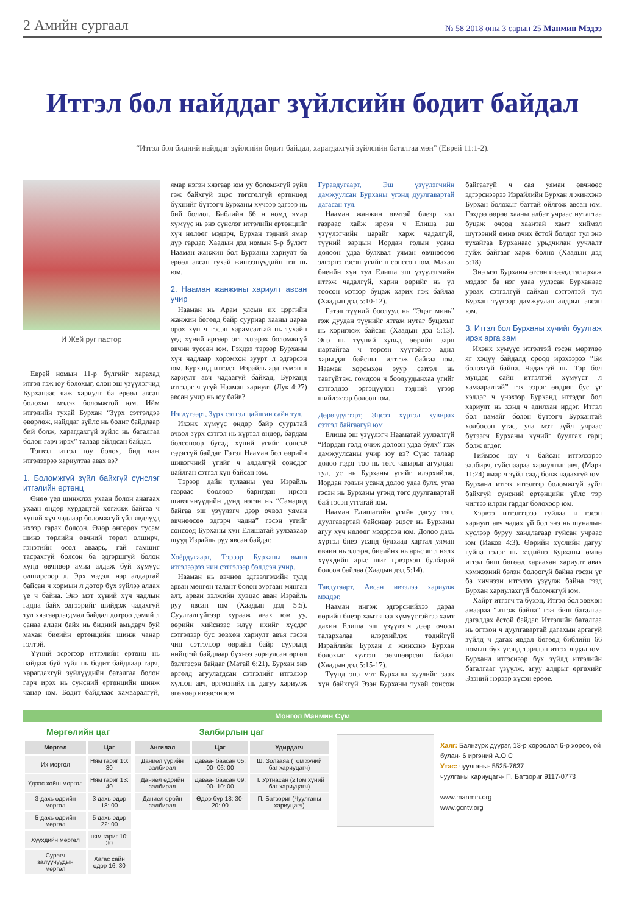2 Амийн сургаал
№ 58 2018 оны 3 сарын 25 Манмин Мэдээ
Итгэл бол найддаг зүйлсийн бодит байдал
“Итгэл бол бидний найддаг зүйлсийн бодит байдал, харагдахгүй зүйлсийн баталгаа мөн” (Еврей 11:1-2).
И Жей руг пастор
Еврей номын 11-р бүлгийг харахад итгэл гэж юу болохыг, олон эш үзүүлэгчид Бурханаас яаж хариулт ба ерөөл авсан болохыг мэдэх боломжтой юм. Ийм итгэлийн тухай Бурхан “Зүрх сэтгэлдээ өвөрлөж, найддаг зүйлс нь бодит байдлаар бий болж, харагдахгүй зүйлс нь баталгаа болон гарч ирэх” талаар айлдсан байдаг.
Тэгвэл итгэл юу болох, бид яаж итгэлээрээ хариултаа авах вэ?
1. Боломжгүй зүйл байхгүй сүнслэг итгэлийн ертөнц
Өнөө үед шинжлэх ухаан болон анагаах ухаан өндөр хурдацтай хөгжиж байгаа ч хүний хүч чадлаар боломжгүй үйл явдлууд ихээр гарах болсон. Өдөр өнгөрөх тусам шинэ төрлийн өвчний төрөл олширч, гэнэтийн осол аваарь, гай гамшиг тасрахгүй болсон ба эдгэршгүй болон хүнд өвчнөөр амиа алдаж буй хүмүүс олширсоор л. Эрх мэдэл, нэр алдартай байсан ч хормын л дотор бүх зүйлээ алдах үе ч байна. Энэ мэт хүний хүч чадлын гадна байх эдгээрийг шийдэж чадахгүй тул хязгаарлагдмал байдал дотроо дэмий л санаа алдан байх нь бидний амьдарч буй махан биеийн ертөнцийн шинж чанар гэлтэй.
Үүний эсрэгээр итгэлийн ертөнц нь найдаж буй зүйл нь бодит байдлаар гарч, харагдахгүй зүйлүүдийн баталгаа болон гарч ирэх нь сүнсний ертөнцийн шинж чанар юм. Бодит байдлаас хамааралгүй, ямар нэгэн хязгаар юм уу боломжгүй зүйл гэж байхгүй эцэс төгсгөлгүй ертөнцөд бүхнийг бүтээгч Бурханы хүчээр эдгээр нь бий болдог. Библийн 66 н номд ямар хүмүүс нь энэ сүнслэг итгэлийн ертөнцийг хүч нөлөөг мэдэрч, Бурхан тэдний ямар дүр гардаг. Хаадын дэд номын 5-р бүлэгт Нааман жанжин бол Бурханы хариулт ба ерөөл авсан тухай жишээнүүдийн нэг нь юм.
2. Нааман жанжины хариулт авсан учир
Нааман нь Арам улсын их цэргийн жанжин бөгөөд байр сууриар хааны дараа орох хүн ч гэсэн харамсалтай нь тухайн үед хүний аргаар огт эдгэрэх боломжгүй өвчин туссан юм. Гэхдээ тэрээр Бурханы хүч чадлаар хоромхон зуурт л эдгэрсэн юм. Бурханд итгэдэг Израйль ард түмэн ч хариулт авч чадаагүй байхад, Бурханд итгэдэг ч үгүй Нааман хариулт (Лук 4:27) авсан учир нь юу байв?
Нэгдүгээрт, Зүрх сэтгэл цайлган сайн тул.
Ихэнх хүмүүс өндөр байр суурьтай очвол зүрх сэтгэл нь хүртэл өндөр, бардам болсоноор бусад хүний үгийг сонсъё гэдэггүй байдаг. Гэтэл Нааман бол өөрийн шивэгчний үгийг ч алдалгүй сонсдог цайлган сэтгэл хүн байсан юм.
Тэрээр дайн тулааны үед Израйль газраас боолоор баригдан ирсэн шивэгчнүүдийн дунд нэгэн нь “Самарид байгаа эш үзүүлэгч дээр очвол уяман өвчнөөсөө эдгэрч чадна” гэсэн үгийг сонсоод Бурханы хүн Елишатай уулзахаар шууд Израйль руу явсан байдаг.
Хоёрдугаарт, Тэрээр Бурханы өмнө итгэлээрээ чин сэтгэлээр бэлдсэн учир.
Нааман нь өвчнөө эдгээлгэхийн тулд арван мөнгөн талант болон зургаан мянган алт, арван ээлжийн хувцас аван Израйль руу явсан юм (Хаадын дэд 5:5). Суулгалгүйгээр хурааж авах юм уу, өөрийн хийснээс илүү ихийг хүсдэг сэтгэлээр бус зөвхөн хариулт авъя гэсэн чин сэтгэлээр өөрийн байр суурьнд нийцтэй байдлаар бүхнээ зориулсан өргөл бэлтгэсэн байдаг (Матай 6:21). Бурхан энэ өргөлд агуулагдсан сэтгэлийг итгэлээр хүлээн авч, өргөснийх нь дагуу хариулж өгөхөөр ивээсэн юм.
Гуравдугаарт, Эш үзүүлэгчийн дамжуулсан Бурханы үгэнд дуулгавартай дагасан тул.
Нааман жанжин өвчтэй биеэр хол газраас хайж ирсэн ч Елиша эш үзүүлэгчийн царайг харж чадалгүй, түүний зарцын Иордан голын усанд долоон удаа булхвал уяман өвчнөөсөө эдгэрнэ гэсэн үгийг л сонссон юм. Махан биеийн хүн тул Елиша эш үзүүлэгчийн итгэж чадалгүй, харин өөрийг нь үл тоосон мэтээр буцаж харих гэж байлаа (Хаадын дэд 5:10-12).
Гэтэл түүний боолууд нь “Эцэг минь” гэж дуудан түүнийг ятгаж нутаг буцахыг нь хориглож байсан (Хаадын дэд 5:13). Энэ нь түүний хувьд өөрийн зарц нартайгаа ч төрсөн хүүтэйгээ адил харьцдаг байсныг илтгэж байгаа юм. Нааман хоромхон зуур сэтгэл нь тавгүйтэж, гомдсон ч боолуудынхаа үгийг сэтгэлдээ эргэцүүлэн тэдний үгээр шийдэхээр болсон юм.
Дөрөвдүгээрт, Эцсээ хүртэл хувирах сэтгэл байгаагүй юм.
Елиша эш үзүүлэгч Нааматай уулзалгүй “Иордан голд очиж долоон удаа булх” гэж дамжуулсаны учир юу вэ? Сүнс талаар долоо гэдэг тоо нь төгс чанарыг агуулдаг тул, ус нь Бурханы үгийг илэрхийлж, Иордан голын усанд долоо удаа булх, угаа гэсэн нь Бурханы үгэнд төгс дуулгавартай бай гэсэн утгатай юм.
Нааман Елишагийн үгийн дагуу төгс дуулгавартай байснаар эцэст нь Бурханы агуу хүч нөлөөг мэдэрсэн юм. Долоо дахь хүртэл биеэ усанд булхаад хартал уяман өвчин нь эдгэрч, биеийнх нь арьс яг л нялх хүүхдийн арьс шиг цэвэрхэн булбарай болсон байлаа (Хаадын дэд 5:14).
Тавдугаарт, Авсан ивээлээ хариулж мэддэг.
Нааман ингэж эдгэрснийхээ дараа өөрийн биеэр хамт яваа хүмүүстэйгээ хамт дахин Елиша эш үзүүлэгч дээр очоод талархалаа илэрхийлэх төдийгүй Израйлийн Бурхан л жинхэнэ Бурхан болохыг хүлээн зөвшөөрсөн байдаг (Хаадын дэд 5:15-17).
Түүнд энэ мэт Бурханы хуулийг заах хүн байхгүй Эзэн Бурханы тухай сонсож байгаагүй ч сая уяман өвчнөөс эдгэрснээрээ Израйлийн Бурхан л жинхэнэ Бурхан болохыг баттай ойлгож авсан юм. Гэхдээ өөрөө хааны албат учраас нутагтаа буцаж очоод хаантай хамт хиймэл шүтээний өмнө очих ёстой болдог тул энэ тухайгаа Бурханаас урьдчилан уучлалт гуйж байгааг харж болно (Хаадын дэд 5:18).
Энэ мэт Бурханы өгсөн ивээлд талархаж мэддэг ба нэг удаа уулзсан Бурханаас урвах сэтгэлгүй сайхан сэтгэлтэй тул Бурхан түүгээр дамжуулан алдрыг авсан юм.
3. Итгэл бол Бурханы хүчийг буулгаж ирэх арга зам
Ихэнх хүмүүс итгэлтэй гэсэн мөртлөө яг хэцүү байдалд ороод ирэхээрээ “Би болохгүй байна. Чадахгүй нь. Тэр бол мундаг, сайн итгэлтэй хүмүүст л хамааралтай” гэх зэрэг өөдрөг бус үг хэлдэг ч үнэхээр Бурханд итгэдэг бол хариулт нь хэнд ч адилхан ирдэг. Итгэл бол намайг болон бүтээгч Бурхантай холбосон утас, уяа мэт зүйл учраас бүтээгч Бурханы хүчийг буулгах гарц болж өгдөг.
Тиймээс юу ч байсан итгэлээрээ залбирч, гуйснаараа хариултыг авч, (Марк 11:24) ямар ч зүйл саад болж чадахгүй юм. Бурханд итгэх итгэлээр боломжгүй зүйл байхгүй сүнсний ертөнцийн үйлс тэр чигтээ илрэн гардаг болохоор юм.
Хэрвээ итгэлээрээ гуйлаа ч гэсэн хариулт авч чадахгүй бол энэ нь шуналын хүслээр буруу хандлагаар гуйсан учраас юм (Иаков 4:3). Өөрийн хүслийн дагуу гуйна гэдэг нь хэдийнэ Бурханы өмнө итгэл биш бөгөөд хараахан хариулт авах хэмжээний бэлэн болоогүй байна гэсэн үг ба хичнээн итгэлээ үзүүлж байна гээд Бурхан хариулахгүй боломжгүй юм.
Хайрт итгэгч та бүхэн, Итгэл бол зөвхөн амаараа “итгэж байна” гэж биш баталгаа дагалдах ёстой байдаг. Итгэлийн баталгаа нь огтхон ч дуулгавартай дагахын аргагүй зүйлд ч дагах явдал бөгөөд библийн 66 номын бүх үгэнд тэрчлэн итгэх явдал юм. Бурханд итгэснээр бүх зүйлд итгэлийн баталгааг үзүүлж, агуу алдрыг өргөхийг Эзэний нэрээр хүсэн ерөөе.
Монгол Манмин Сүм
Мөргөлийн цаг
| Мөргөл | Цаг |
| --- | --- |
| Их мөргөл | Ням гариг 10: 30 |
| Үдээс хойш мөргөл | Ням гариг 13: 40 |
| 3-дахь өдрийн мөргөл | 3 дахь өдөр 18: 00 |
| 5-дахь өдрийн мөргөл | 5 дахь өдөр 22: 00 |
| Хүүхдийн мөргөл | ням гариг 10: 30 |
| Сурагч залуучуудын мөргөл | Хагас сайн өдөр 16: 30 |
Залбирлын цаг
| Ангилал | Цаг | Удирдагч |
| --- | --- | --- |
| Даниел үүрийн залбирал | Даваа- баасан 05: 00- 06: 00 | Ш. Золзаяа (Том хүний баг хариуцагч) |
| Даниел өдрийн залбирал | Даваа- баасан 09: 00- 10: 00 | П. Уртнасан (2Том хүний баг хариуцагч) |
| Даниел оройн залбирал | Өдөр бүр 18: 30- 20: 00 | П. Батзориг (Чуулганы хариуцагч) |
Хаяг: Баянзүрх дүүрэг, 13-р хороолол 6-р хороо, ой булан- 6 иргэний А.О.С
Утас: чуулганы- 5525-7637
чуулганы хариуцагч- П. Батзориг 9117-0773
www.manmin.org
www.gcntv.org